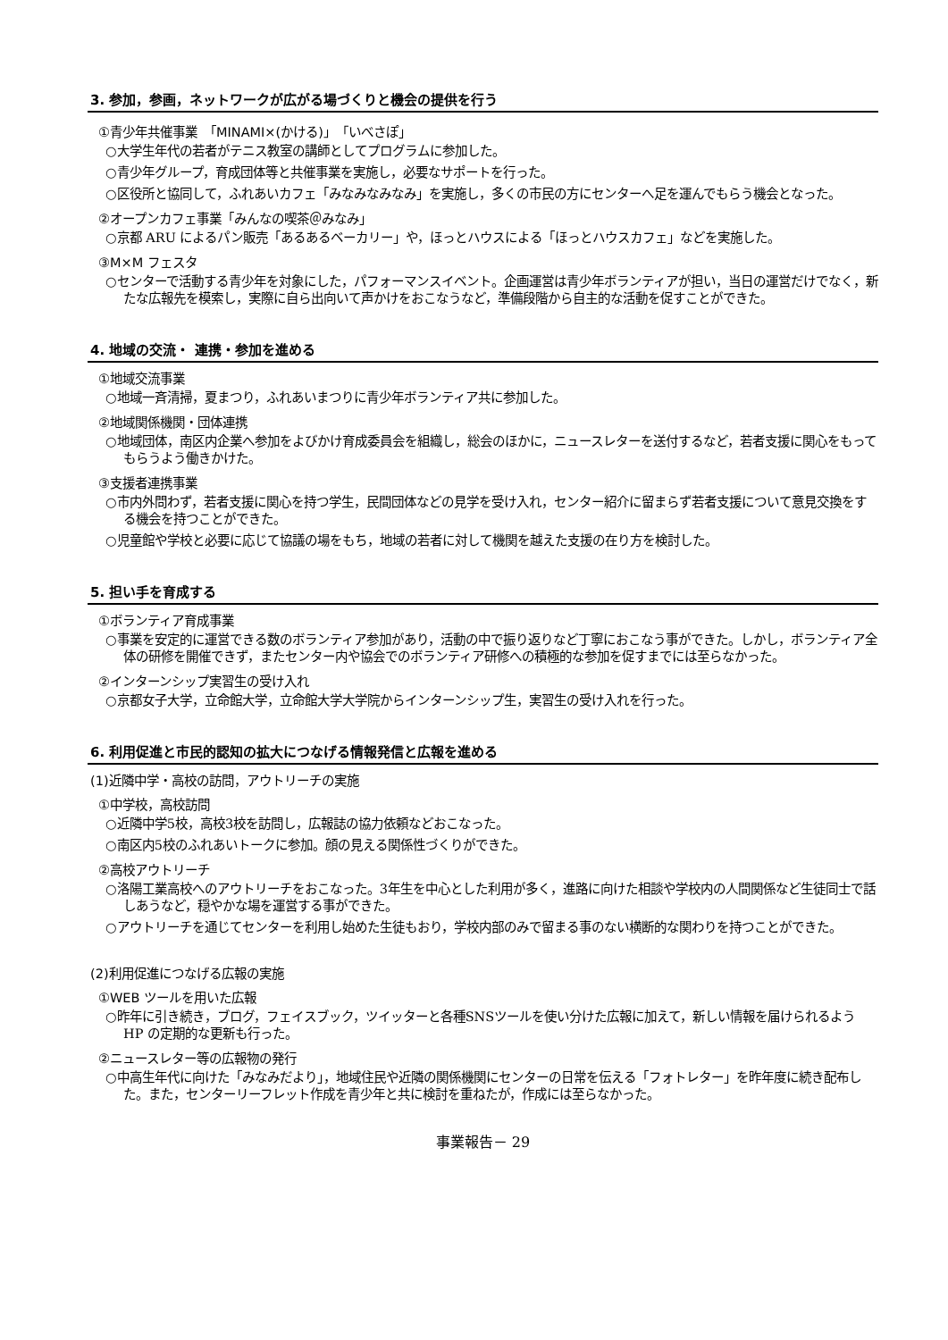3. 参加，参画，ネットワークが広がる場づくりと機会の提供を行う
①青少年共催事業　「MINAMI×(かける)」「いべさぽ」
○大学生年代の若者がテニス教室の講師としてプログラムに参加した。
○青少年グループ，育成団体等と共催事業を実施し，必要なサポートを行った。
○区役所と協同して，ふれあいカフェ「みなみなみなみ」を実施し，多くの市民の方にセンターへ足を運んでもらう機会となった。
②オープンカフェ事業「みんなの喫茶＠みなみ」
○京都 ARU によるパン販売「あるあるベーカリー」や，ほっとハウスによる「ほっとハウスカフェ」などを実施した。
③M×M フェスタ
○センターで活動する青少年を対象にした，パフォーマンスイベント。企画運営は青少年ボランティアが担い，当日の運営だけでなく，新たな広報先を模索し，実際に自ら出向いて声かけをおこなうなど，準備段階から自主的な活動を促すことができた。
4. 地域の交流・ 連携・参加を進める
①地域交流事業
○地域一斉清掃，夏まつり，ふれあいまつりに青少年ボランティア共に参加した。
②地域関係機関・団体連携
○地域団体，南区内企業へ参加をよびかけ育成委員会を組織し，総会のほかに，ニュースレターを送付するなど，若者支援に関心をもってもらうよう働きかけた。
③支援者連携事業
○市内外問わず，若者支援に関心を持つ学生，民間団体などの見学を受け入れ，センター紹介に留まらず若者支援について意見交換をする機会を持つことができた。
○児童館や学校と必要に応じて協議の場をもち，地域の若者に対して機関を越えた支援の在り方を検討した。
5. 担い手を育成する
①ボランティア育成事業
○事業を安定的に運営できる数のボランティア参加があり，活動の中で振り返りなど丁寧におこなう事ができた。しかし，ボランティア全体の研修を開催できず，またセンター内や協会でのボランティア研修への積極的な参加を促すまでには至らなかった。
②インターンシップ実習生の受け入れ
○京都女子大学，立命館大学，立命館大学大学院からインターンシップ生，実習生の受け入れを行った。
6. 利用促進と市民的認知の拡大につなげる情報発信と広報を進める
(1)近隣中学・高校の訪問，アウトリーチの実施
①中学校，高校訪問
○近隣中学5校，高校3校を訪問し，広報誌の協力依頼などおこなった。
○南区内5校のふれあいトークに参加。顔の見える関係性づくりができた。
②高校アウトリーチ
○洛陽工業高校へのアウトリーチをおこなった。3年生を中心とした利用が多く，進路に向けた相談や学校内の人間関係など生徒同士で話しあうなど，穏やかな場を運営する事ができた。
○アウトリーチを通じてセンターを利用し始めた生徒もおり，学校内部のみで留まる事のない横断的な関わりを持つことができた。
(2)利用促進につなげる広報の実施
①WEB ツールを用いた広報
○昨年に引き続き，ブログ，フェイスブック，ツイッターと各種SNSツールを使い分けた広報に加えて，新しい情報を届けられるよう HP の定期的な更新も行った。
②ニュースレター等の広報物の発行
○中高生年代に向けた「みなみだより」，地域住民や近隣の関係機関にセンターの日常を伝える「フォトレター」を昨年度に続き配布した。また，センターリーフレット作成を青少年と共に検討を重ねたが，作成には至らなかった。
事業報告－ 29